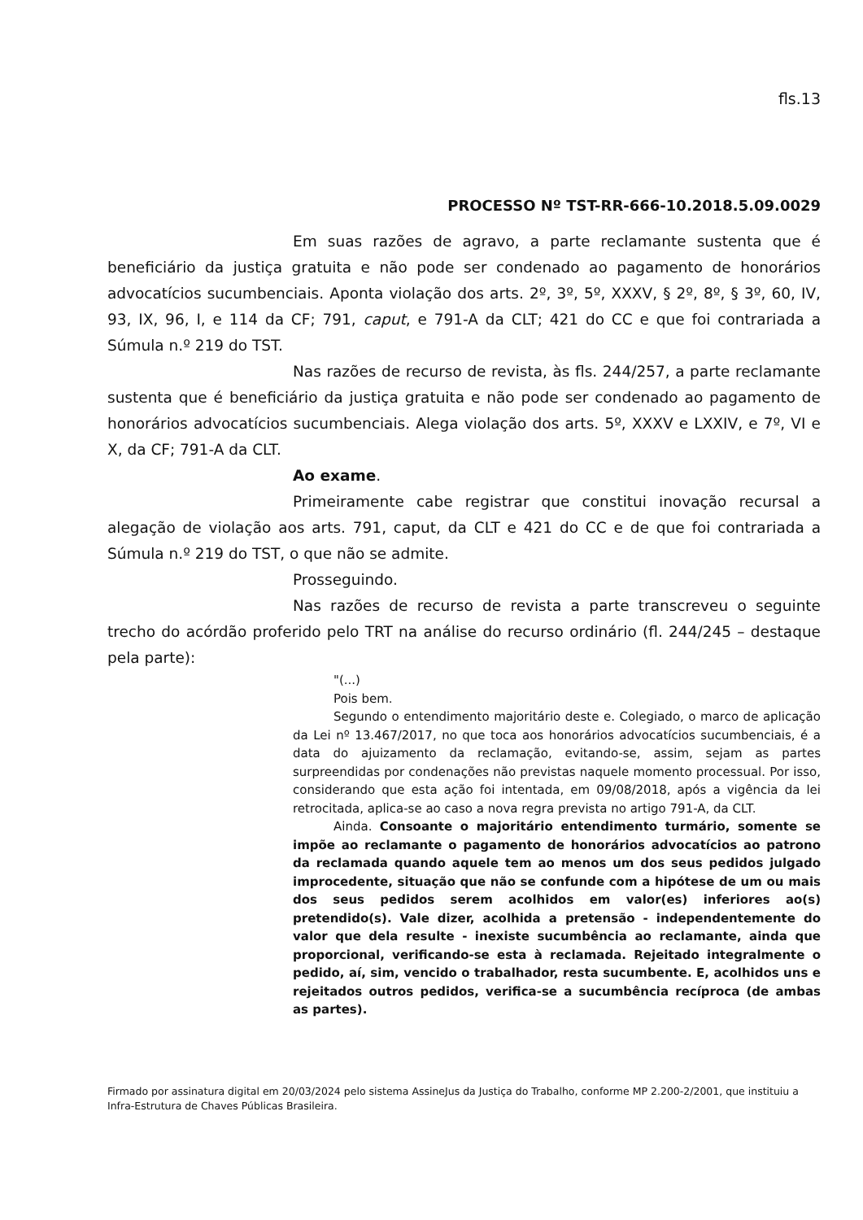fls.13
PROCESSO Nº TST-RR-666-10.2018.5.09.0029
Em suas razões de agravo, a parte reclamante sustenta que é beneficiário da justiça gratuita e não pode ser condenado ao pagamento de honorários advocatícios sucumbenciais. Aponta violação dos arts. 2º, 3º, 5º, XXXV, § 2º, 8º, § 3º, 60, IV, 93, IX, 96, I, e 114 da CF; 791, caput, e 791-A da CLT; 421 do CC e que foi contrariada a Súmula n.º 219 do TST.
Nas razões de recurso de revista, às fls. 244/257, a parte reclamante sustenta que é beneficiário da justiça gratuita e não pode ser condenado ao pagamento de honorários advocatícios sucumbenciais. Alega violação dos arts. 5º, XXXV e LXXIV, e 7º, VI e X, da CF; 791-A da CLT.
Ao exame.
Primeiramente cabe registrar que constitui inovação recursal a alegação de violação aos arts. 791, caput, da CLT e 421 do CC e de que foi contrariada a Súmula n.º 219 do TST, o que não se admite.
Prosseguindo.
Nas razões de recurso de revista a parte transcreveu o seguinte trecho do acórdão proferido pelo TRT na análise do recurso ordinário (fl. 244/245 – destaque pela parte):
"(...)
Pois bem.
Segundo o entendimento majoritário deste e. Colegiado, o marco de aplicação da Lei nº 13.467/2017, no que toca aos honorários advocatícios sucumbenciais, é a data do ajuizamento da reclamação, evitando-se, assim, sejam as partes surpreendidas por condenações não previstas naquele momento processual. Por isso, considerando que esta ação foi intentada, em 09/08/2018, após a vigência da lei retrocitada, aplica-se ao caso a nova regra prevista no artigo 791-A, da CLT.
Ainda. Consoante o majoritário entendimento turmário, somente se impõe ao reclamante o pagamento de honorários advocatícios ao patrono da reclamada quando aquele tem ao menos um dos seus pedidos julgado improcedente, situação que não se confunde com a hipótese de um ou mais dos seus pedidos serem acolhidos em valor(es) inferiores ao(s) pretendido(s). Vale dizer, acolhida a pretensão - independentemente do valor que dela resulte - inexiste sucumbência ao reclamante, ainda que proporcional, verificando-se esta à reclamada. Rejeitado integralmente o pedido, aí, sim, vencido o trabalhador, resta sucumbente. E, acolhidos uns e rejeitados outros pedidos, verifica-se a sucumbência recíproca (de ambas as partes).
Firmado por assinatura digital em 20/03/2024 pelo sistema AssineJus da Justiça do Trabalho, conforme MP 2.200-2/2001, que instituiu a Infra-Estrutura de Chaves Públicas Brasileira.